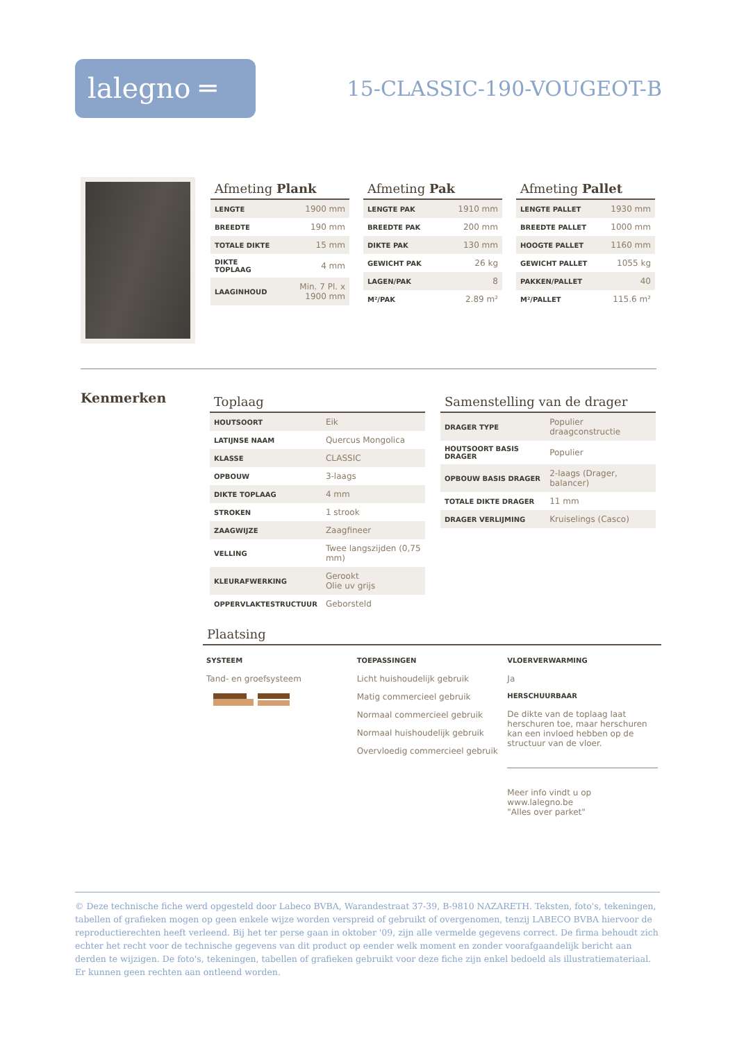lalegno ═
15-CLASSIC-190-VOUGEOT-B
Afmeting Plank
| LENGTE | 1900 mm |
| BREEDTE | 190 mm |
| TOTALE DIKTE | 15 mm |
| DIKTE TOPLAAG | 4 mm |
| LAAGINHOUD | Min. 7 Pl. x 1900 mm |
Afmeting Pak
| LENGTE PAK | 1910 mm |
| BREEDTE PAK | 200 mm |
| DIKTE PAK | 130 mm |
| GEWICHT PAK | 26 kg |
| LAGEN/PAK | 8 |
| M²/PAK | 2.89 m² |
Afmeting Pallet
| LENGTE PALLET | 1930 mm |
| BREEDTE PALLET | 1000 mm |
| HOOGTE PALLET | 1160 mm |
| GEWICHT PALLET | 1055 kg |
| PAKKEN/PALLET | 40 |
| M²/PALLET | 115.6 m² |
Kenmerken
Toplaag
| HOUTSOORT | Eik |
| LATIJNSE NAAM | Quercus Mongolica |
| KLASSE | CLASSIC |
| OPBOUW | 3-laags |
| DIKTE TOPLAAG | 4 mm |
| STROKEN | 1 strook |
| ZAAGWIJZE | Zaagfineer |
| VELLING | Twee langszijden (0,75 mm) |
| KLEURAFWERKING | Gerookt Olie uv grijs |
| OPPERVLAKTESTRUCTUUR | Geborsteld |
Samenstelling van de drager
| DRAGER TYPE | Populier draagconstructie |
| HOUTSOORT BASIS DRAGER | Populier |
| OPBOUW BASIS DRAGER | 2-laags (Drager, balancer) |
| TOTALE DIKTE DRAGER | 11 mm |
| DRAGER VERLIJMING | Kruiselings (Casco) |
Plaatsing
SYSTEEM
Tand- en groefsysteem
TOEPASSINGEN
Licht huishoudelijk gebruik
Matig commercieel gebruik
Normaal commercieel gebruik
Normaal huishoudelijk gebruik
Overvloedig commercieel gebruik
VLOERVERWARMING
Ja
HERSCHUURBAAR
De dikte van de toplaag laat herschuren toe, maar herschuren kan een invloed hebben op de structuur van de vloer.
Meer info vindt u op
www.lalegno.be
"Alles over parket"
© Deze technische fiche werd opgesteld door Labeco BVBA, Warandestraat 37-39, B-9810 NAZARETH. Teksten, foto's, tekeningen, tabellen of grafieken mogen op geen enkele wijze worden verspreid of gebruikt of overgenomen, tenzij LABECO BVBA hiervoor de reproductierechten heeft verleend. Bij het ter perse gaan in oktober '09, zijn alle vermelde gegevens correct. De firma behoudt zich echter het recht voor de technische gegevens van dit product op eender welk moment en zonder voorafgaandelijk bericht aan derden te wijzigen. De foto's, tekeningen, tabellen of grafieken gebruikt voor deze fiche zijn enkel bedoeld als illustratiemateriaal. Er kunnen geen rechten aan ontleend worden.